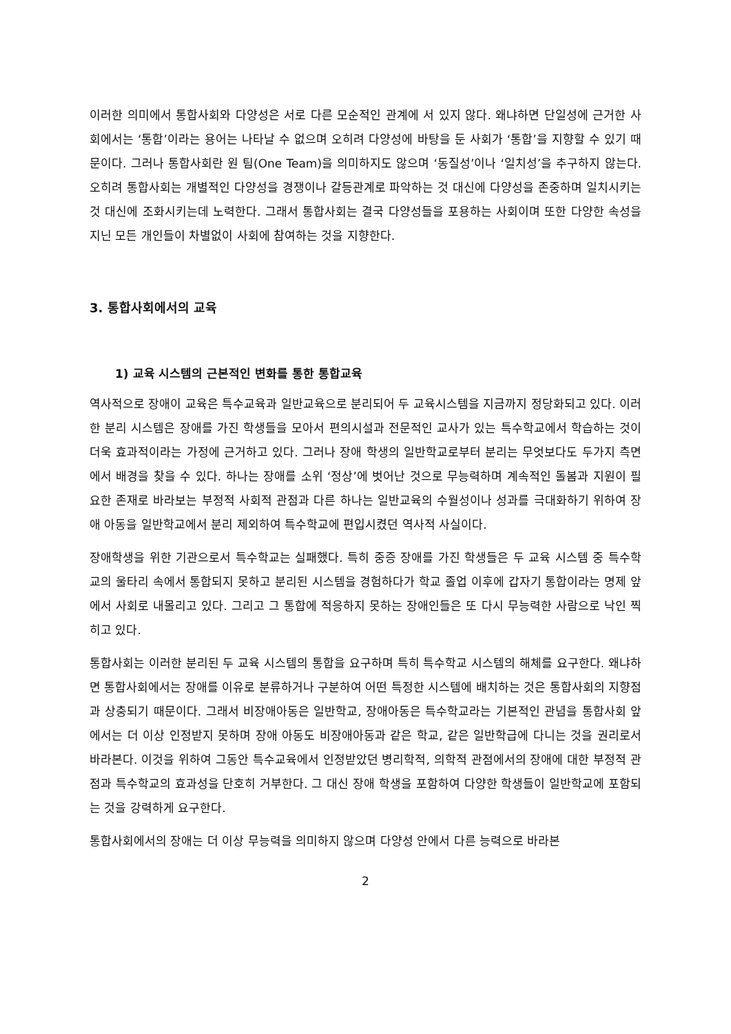이러한 의미에서 통합사회와 다양성은 서로 다른 모순적인 관계에 서 있지 않다. 왜냐하면 단일성에 근거한 사회에서는 ‘통합’이라는 용어는 나타날 수 없으며 오히려 다양성에 바탕을 둔 사회가 ‘통합’을 지향할 수 있기 때문이다. 그러나 통합사회란 원 팀(One Team)을 의미하지도 않으며 ‘동질성’이나 ‘일치성’을 추구하지 않는다. 오히려 통합사회는 개별적인 다양성을 경쟁이나 갈등관계로 파악하는 것 대신에 다양성을 존중하며 일치시키는 것 대신에 조화시키는데 노력한다. 그래서 통합사회는 결국 다양성들을 포용하는 사회이며 또한 다양한 속성을 지닌 모든 개인들이 차별없이 사회에 참여하는 것을 지향한다.
3. 통합사회에서의 교육
1) 교육 시스템의 근본적인 변화를 통한 통합교육
역사적으로 장애이 교육은 특수교육과 일반교육으로 분리되어 두 교육시스템을 지금까지 정당화되고 있다. 이러한 분리 시스템은 장애를 가진 학생들을 모아서 편의시설과 전문적인 교사가 있는 특수학교에서 학습하는 것이 더욱 효과적이라는 가정에 근거하고 있다. 그러나 장애 학생의 일반학교로부터 분리는 무엇보다도 두가지 측면에서 배경을 찾을 수 있다. 하나는 장애를 소위 ‘정상’에 벗어난 것으로 무능력하며 계속적인 돌봄과 지원이 필요한 존재로 바라보는 부정적 사회적 관점과 다른 하나는 일반교육의 수월성이나 성과를 극대화하기 위하여 장애 아동을 일반학교에서 분리 제외하여 특수학교에 편입시켰던 역사적 사실이다.
장애학생을 위한 기관으로서 특수학교는 실패했다. 특히 중증 장애를 가진 학생들은 두 교육 시스템 중 특수학교의 울타리 속에서 통합되지 못하고 분리된 시스템을 경험하다가 학교 졸업 이후에 갑자기 통합이라는 명제 앞에서 사회로 내몰리고 있다. 그리고 그 통합에 적응하지 못하는 장애인들은 또 다시 무능력한 사람으로 낙인 찍히고 있다.
통합사회는 이러한 분리된 두 교육 시스템의 통합을 요구하며 특히 특수학교 시스템의 해체를 요구한다. 왜냐하면 통합사회에서는 장애를 이유로 분류하거나 구분하여 어떤 특정한 시스템에 배치하는 것은 통합사회의 지향점과 상충되기 때문이다. 그래서 비장애아동은 일반학교, 장애아동은 특수학교라는 기본적인 관념을 통합사회 앞에서는 더 이상 인정받지 못하며 장애 아동도 비장애아동과 같은 학교, 같은 일반학급에 다니는 것을 권리로서 바라본다. 이것을 위하여 그동안 특수교육에서 인정받았던 병리학적, 의학적 관점에서의 장애에 대한 부정적 관점과 특수학교의 효과성을 단호히 거부한다. 그 대신 장애 학생을 포함하여 다양한 학생들이 일반학교에 포함되는 것을 강력하게 요구한다.
통합사회에서의 장애는 더 이상 무능력을 의미하지 않으며 다양성 안에서 다른 능력으로 바라본
2